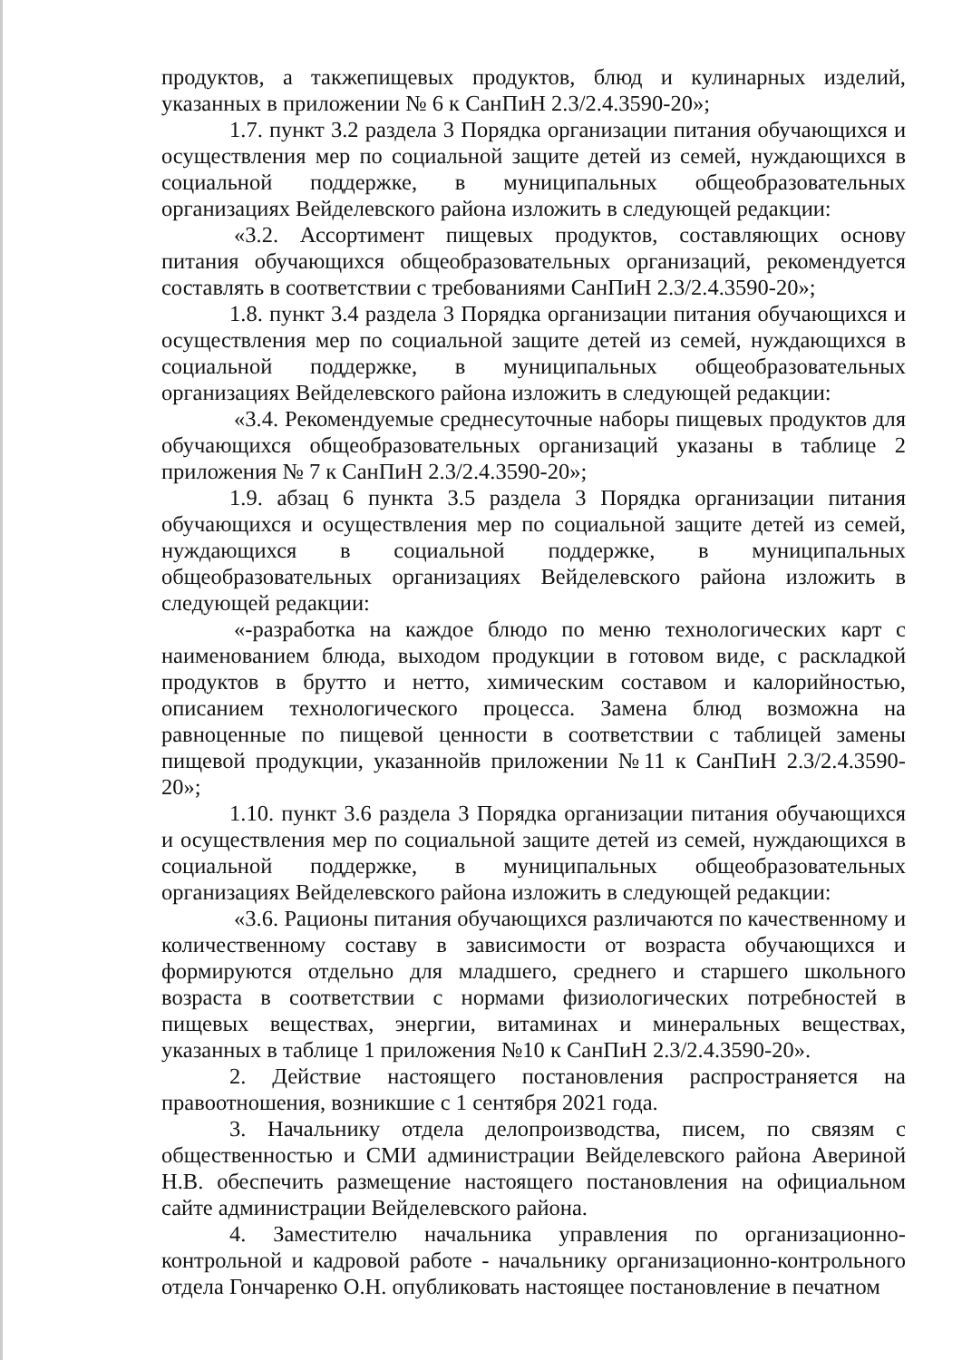продуктов, а такжепищевых продуктов, блюд и кулинарных изделий, указанных в приложении № 6 к СанПиН 2.3/2.4.3590-20»;
1.7. пункт 3.2 раздела 3 Порядка организации питания обучающихся и осуществления мер по социальной защите детей из семей, нуждающихся в социальной поддержке, в муниципальных общеобразовательных организациях Вейделевского района изложить в следующей редакции:
«3.2. Ассортимент пищевых продуктов, составляющих основу питания обучающихся общеобразовательных организаций, рекомендуется составлять в соответствии с требованиями СанПиН 2.3/2.4.3590-20»;
1.8. пункт 3.4 раздела 3 Порядка организации питания обучающихся и осуществления мер по социальной защите детей из семей, нуждающихся в социальной поддержке, в муниципальных общеобразовательных организациях Вейделевского района изложить в следующей редакции:
«3.4. Рекомендуемые среднесуточные наборы пищевых продуктов для обучающихся общеобразовательных организаций указаны в таблице 2 приложения № 7 к СанПиН 2.3/2.4.3590-20»;
1.9. абзац 6 пункта 3.5 раздела 3 Порядка организации питания обучающихся и осуществления мер по социальной защите детей из семей, нуждающихся в социальной поддержке, в муниципальных общеобразовательных организациях Вейделевского района изложить в следующей редакции:
«-разработка на каждое блюдо по меню технологических карт с наименованием блюда, выходом продукции в готовом виде, с раскладкой продуктов в брутто и нетто, химическим составом и калорийностью, описанием технологического процесса. Замена блюд возможна на равноценные по пищевой ценности в соответствии с таблицей замены пищевой продукции, указаннойв приложении №11 к СанПиН 2.3/2.4.3590-20»;
1.10. пункт 3.6 раздела 3 Порядка организации питания обучающихся и осуществления мер по социальной защите детей из семей, нуждающихся в социальной поддержке, в муниципальных общеобразовательных организациях Вейделевского района изложить в следующей редакции:
«3.6. Рационы питания обучающихся различаются по качественному и количественному составу в зависимости от возраста обучающихся и формируются отдельно для младшего, среднего и старшего школьного возраста в соответствии с нормами физиологических потребностей в пищевых веществах, энергии, витаминах и минеральных веществах, указанных в таблице 1 приложения №10 к СанПиН 2.3/2.4.3590-20».
2. Действие настоящего постановления распространяется на правоотношения, возникшие с 1 сентября 2021 года.
3. Начальнику отдела делопроизводства, писем, по связям с общественностью и СМИ администрации Вейделевского района Авериной Н.В. обеспечить размещение настоящего постановления на официальном сайте администрации Вейделевского района.
4. Заместителю начальника управления по организационно-контрольной и кадровой работе - начальнику организационно-контрольного отдела Гончаренко О.Н. опубликовать настоящее постановление в печатном